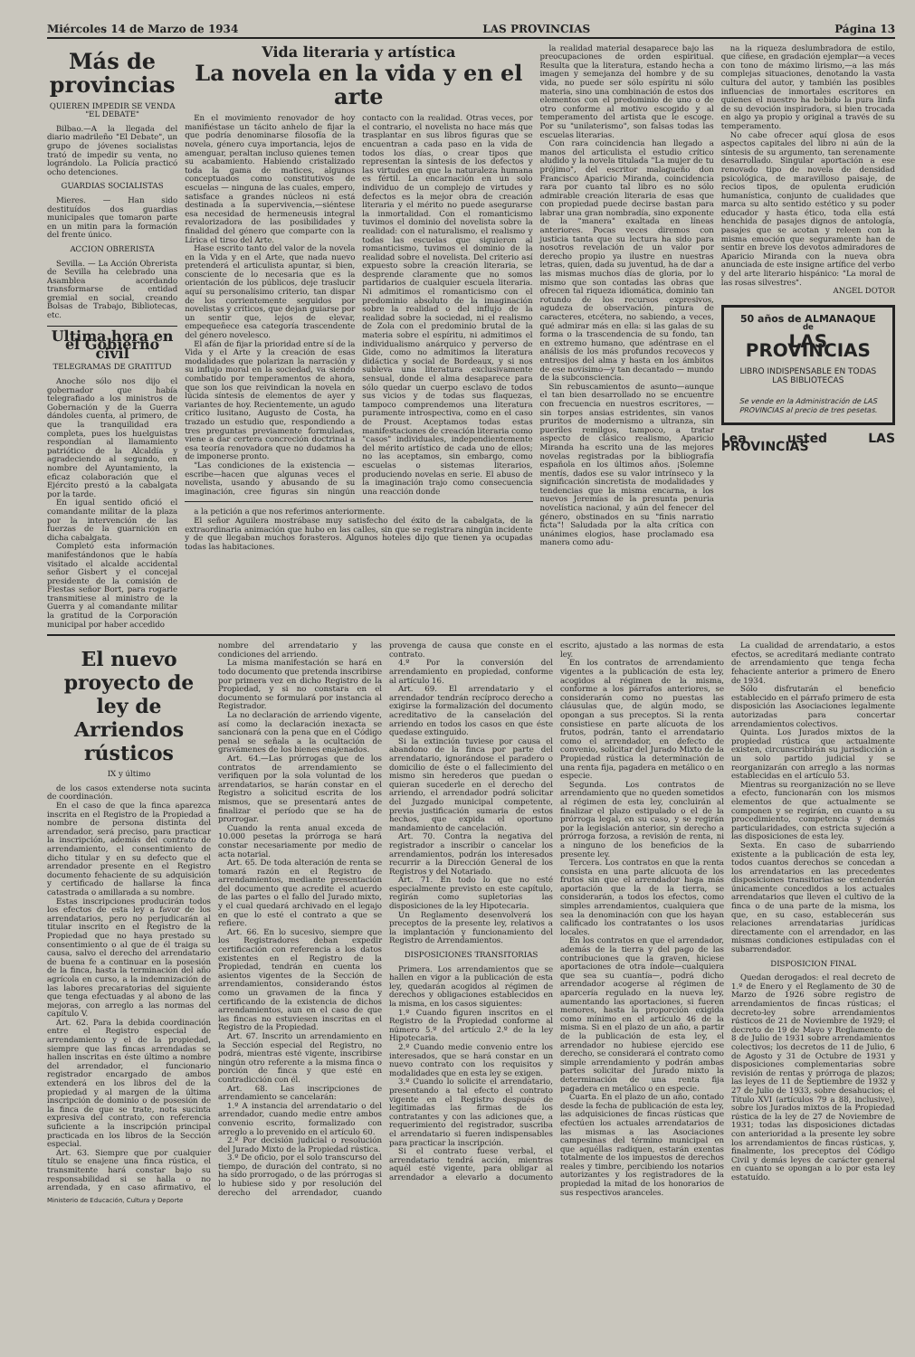Miércoles 14 de Marzo de 1934 LAS PROVINCIAS Página 13
Más de provincias
QUIEREN IMPEDIR SE VENDA "EL DEBATE"
Bilbao.—A la llegada del diario madrileño "El Debate", un grupo de jóvenes socialistas trató de impedir su venta, no lográndolo. La Policía practicó ocho detenciones.
GUARDIAS SOCIALISTAS
Mieres. — Han sido destituídos dos guardias municipales que tomaron parte en un mitin para la formación del frente único.
ACCION OBRERISTA
Sevilla. — La Acción Obrerista de Sevilla ha celebrado una Asamblea acordando transformarse de entidad gremial en social, creando Bolsas de Trabajo, Bibliotecas, etc.
Ultima hora en el Gobierno civil
TELEGRAMAS DE GRATITUD
Anoche sólo nos dijo el gobernador que había telegrafiado a los ministros de Gobernación y de la Guerra dándoles cuenta, al primero, de que la tranquilidad era completa, pues los huelguistas respondían al llamamiento patriótico de la Alcaldía y agradeciendo al segundo, en nombre del Ayuntamiento, la eficaz colaboración que el Ejército prestó a la cabalgata por la tarde.
En igual sentido ofició el comandante militar de la plaza por la intervención de las fuerzas de la guarnición en dicha cabalgata.
Completó esta información manifestándonos que le había visitado el alcalde accidental señor Gisbert y el concejal presidente de la comisión de Fiestas señor Bort, para rogarle transmitiese al ministro de la Guerra y al comandante militar la gratitud de la Corporación municipal por haber accedido
Vida literaria y artística
La novela en la vida y en el arte
En el movimiento renovador de hoy manifiéstase un tácito anhelo de fijar la que podría denominarse filosofía de la novela, género cuya importancia, lejos de amenguar, peraltan incluso quienes temen su acabamiento. Habiendo cristalizado toda la gama de matices, algunos conceptuados como constitutivos de escuelas — ninguna de las cuales, empero, satisface a grandes núcleos ni está destinada a la supervivencia,—siéntese esa necesidad de hermeneusis integral revalorizadora de las posibilidades y finalidad del género que comparte con la Lírica el tirso del Arte.
Hase escrito tanto del valor de la novela en la Vida y en el Arte, que nada nuevo pretenderá el articulista apuntar, si bien, consciente de lo necesaria que es la orientación de los públicos, deje traslucir aquí su personalísimo criterio, tan dispar de los corrientemente seguidos por novelistas y críticos, que dejan guiarse por un sentir que, lejos de elevar, empequeñece esa categoría trascendente del género novelesco.
El afán de fijar la prioridad entre sí de la Vida y el Arte y la creación de esas modalidades que polarizan la narración y su influjo moral en la sociedad, va siendo combatido por temperamentos de ahora, que son los que reivindican la novela en lúcida síntesis de elementos de ayer y variantes de hoy. Recientemente, un agudo crítico lusitano, Augusto de Costa, ha trazado un estudio que, respondiendo a tres preguntas previamente formuladas, viene a dar certera concreción doctrinal a esa teoría renovadora que no dudamos ha de imponerse pronto.
"Las condiciones de la existencia —escribe—hacen que algunas veces el novelista, usando y abusando de su imaginación, cree figuras sin ningún contacto con la realidad. Otras veces, por el contrario, el novelista no hace más que trasplantar en sus libros figuras que se encuentran a cada paso en la vida de todos los días, o crear tipos que representan la síntesis de los defectos y las virtudes en que la naturaleza humana es fértil. La encarnación en un solo individuo de un complejo de virtudes y defectos es la mejor obra de creación literaria y el mérito no puede asegurarse la inmortalidad. Con el romanticismo tuvimos el dominio del novelista sobre la realidad: con el naturalismo, el realismo y todas las escuelas que siguieron al romanticismo, tuvimos el dominio de la realidad sobre el novelista. Del criterio así expuesto sobre la creación literaria, se desprende claramente que no somos partidarios de cualquier escuela literaria. Ni admitimos el romanticismo con el predominio absoluto de la imaginación sobre la realidad o del influjo de la realidad sobre la sociedad, ni el realismo de Zola con el predominio brutal de la materia sobre el espíritu, ni admitimos el individualismo anárquico y perverso de Gide, como no admitimos la literatura didáctica y social de Bordeaux, y si nos subleva una literatura exclusivamente sensual, donde el alma desaparece para sólo quedar un cuerpo esclavo de todos sus vicios y de todas sus flaquezas, tampoco comprendemos una literatura puramente introspectiva, como en el caso de Proust. Aceptamos todas estas manifestaciones de creación literaria como "casos" individuales, independientemente del mérito artístico de cada uno de ellos; no las aceptamos, sin embargo, como escuelas o sistemas literarios, produciendo novelas en serie. El abuso de la imaginación trajo como consecuencia una reacción donde
a la petición a que nos referimos anteriormente.
El señor Aguilera mostrábase muy satisfecho del éxito de la cabalgata, de la extraordinaria animación que hubo en las calles, sin que se registrara ningún incidente y de que llegaban muchos forasteros. Algunos hoteles dijo que tienen ya ocupadas todas las habitaciones.
la realidad material desaparece bajo las preocupaciones de orden espiritual. Resulta que la literatura, estando hecha a imagen y semejanza del hombre y de su vida, no puede ser sólo espíritu ni sólo materia, sino una combinación de estos dos elementos con el predominio de uno o de otro conforme al motivo escogido y al temperamento del artista que le escoge. Por su "unilaterismo", son falsas todas las escuelas literarias.
Con rara coincidencia han llegado a manos del articulista el estudio crítico aludido y la novela titulada "La mujer de tu prójimo", del escritor malagueño don Francisco Aparicio Miranda, coincidencia rara por cuanto tal libro es no sólo admirable creación literaria de esas que con propiedad puede decirse bastan para labrar una gran nombradía, sino exponente de la "manera" exaltada en líneas anteriores. Pocas veces diremos con justicia tanta que su lectura ha sido para nosotros revelación de un valor por derecho propio ya ilustre en nuestras letras, quien, dada su juventud, ha de dar a las mismas muchos días de gloria, por lo mismo que son contadas las obras que ofrecen tal riqueza idiomática, dominio tan rotundo de los recursos expresivos, agudeza de observación, pintura de caracteres, etcétera, no sabiendo, a veces, qué admirar más en ella: si las galas de su forma o la trascendencia de su fondo, tan en extremo humano, que adéntrase en el análisis de los más profundos recovecos y entresijos del alma y hasta en los ámbitos de ese novísimo—y tan decantado — mundo de la subconsciencia.
Sin rebuscamientos de asunto—aunque el tan bien desarrollado no se encuentre con frecuencia en nuestros escritores, — sin torpes ansias estridentes, sin vanos pruritos de modernismo a ultranza, sin pueriles remilgos, tampoco, a tratar aspecto de clásico realismo, Aparicio Miranda ha escrito una de las mejores novelas registradas por la bibliografía española en los últimos años. ¡Solemne mentís, dados ese su valor intrínseco y la significación sincretista de modalidades y tendencias que la misma encarna, a los nuevos Jeremías de la presunta penuria novelística nacional, y aún del fenecer del género, obstinados en su "finis narratio ficta"! Saludada por la alta crítica con unánimes elogios, hase proclamado esa manera como adu-
na la riqueza deslumbradora de estilo, que cíñese, en gradación ejemplar—a veces con tono de máximo lirismo,—a las más complejas situaciones, denotando la vasta cultura del autor, y también las posibles influencias de inmortales escritores en quienes el nuestro ha bebido la pura linfa de su devoción inspiradora, si bien trocada en algo ya propio y original a través de su temperamento.
No cabe ofrecer aquí glosa de esos aspectos capitales del libro ni aún de la síntesis de su argumento, tan serenamente desarrollado. Singular aportación a ese renovado tipo de novela de densidad psicológica, de maravilloso paisaje, de recios tipos, de opulenta erudición humanística, conjunto de cualidades que marca su alto sentido estético y su poder educador y hasta ético, toda ella está henchida de pasajes dignos de antología, pasajes que se acotan y releen con la misma emoción que seguramente han de sentir en breve los devotos admiradores de Aparicio Miranda con la nueva obra anunciada de este insigne artífice del verbo y del arte literario hispánico: "La moral de las rosas silvestres".
ANGEL DOTOR
50 años de ALMANAQUE
de
LAS PROVINCIAS
LIBRO INDISPENSABLE EN TODAS LAS BIBLIOTECAS
Se vende en la Administración de LAS PROVINCIAS al precio de tres pesetas.
Lea usted LAS PROVINCIAS
El nuevo proyecto de ley de Arriendos rústicos
IX y último
de los casos extenderse nota sucinta de coordinación.
En el caso de que la finca aparezca inscrita en el Registro de la Propiedad a nombre de persona distinta del arrendador, será preciso, para practicar la inscripción, además del contrato de arrendamiento, el consentimiento de dicho titular y en su defecto que el arrendador presente en el Registro documento fehaciente de su adquisición y certificado de hallarse la finca catastrada o amillarada a su nombre.
Estas inscripciones producirán todos los efectos de esta ley a favor de los arrendatarios, pero no perjudicarán al titular inscrito en el Registro de la Propiedad que no haya prestado su consentimiento o al que de él traiga su causa, salvo el derecho del arrendatario de buena fe a continuar en la posesión de la finca, hasta la terminación del año agrícola en curso, a la indemnización de las labores precaratorias del siguiente que tenga efectuadas y al abono de las mejoras, con arreglo a las normas del capítulo V.
Art. 62. Para la debida coordinación entre el Registro especial de arrendamiento y el de la propiedad, siempre que las fincas arrendadas se hallen inscritas en éste último a nombre del arrendador, el funcionario registrador encargado de ambos extenderá en los libros del de la propiedad y al margen de la última inscripción de dominio o de posesión de la finca de que se trate, nota sucinta expresiva del contrato, con referencia suficiente a la inscripción principal practicada en los libros de la Sección especial.
Art. 63. Siempre que por cualquier título se enajene una finca rústica, el transmitente hará constar bajo su responsabilidad si se halla o no arrendada, y en caso afirmativo, el nombre del arrendatario y las condiciones del arriendo.
La misma manifestación se hará en todo documento que pretenda inscribirse por primera vez en dicho Registro de la Propiedad, y si no constara en el documento se formulará por instancia al Registrador.
La no declaración de arriendo vigente, así como la declaración inexacta se sancionará con la pena que en el Código penal se señala a la ocultación de gravámenes de los bienes enajenados.
Art. 64.—Las prórrogas que de los contratos de arrendamiento se verifiquen por la sola voluntad de los arrendatarios, se harán constar en el Registro a solicitud escrita de los mismos, que se presentará antes de finalizar el período que se ha de prorrogar.
Cuando la renta anual exceda de 10.000 pesetas la prórroga se hará constar necesariamente por medio de acta notarial.
Art. 65. De toda alteración de renta se tomará razón en el Registro de arrendamientos, mediante presentación del documento que acredite el acuerdo de las partes o el fallo del Jurado mixto, y el cual quedará archivado en el legajo en que lo esté el contrato a que se refiere.
Art. 66. En lo sucesivo, siempre que los Registradores deban expedir certificación con referencia a los datos existentes en el Registro de la Propiedad, tendrán en cuenta los asientos vigentes de la Sección de arrendamientos, considerando éstos como un gravamen de la finca y certificando de la existencia de dichos arrendamientos, aun en el caso de que las fincas no estuviesen inscritas en el Registro de la Propiedad.
Art. 67. Inscrito un arrendamiento en la Sección especial del Registro, no podrá, mientras esté vigente, inscribirse ningún otro referente a la misma finca o porción de finca y que esté en contradicción con él.
Art. 68. Las inscripciones de arrendamiento se cancelarán:
1.º A instancia del arrendatario o del arrendador, cuando medie entre ambos convenio escrito, formalizado con arreglo a lo prevenido en el artículo 60.
2.º Por decisión judicial o resolución del Jurado Mixto de la Propiedad rústica.
3.º De oficio, por el solo transcurso del tiempo, de duración del contrato, si no ha sido prorrogado, o de las prórrogas si lo hubiese sido y por resolución del derecho del arrendador, cuando provenga de causa que conste en el contrato.
4.º Por la conversión del arrendamiento en propiedad, conforme al artículo 16.
Art. 69. El arrendatario y el arrendador tendrán recíproco derecho a exigirse la formalización del documento acreditativo de la canselación del arriendo en todos los casos en que éste quedase extinguido.
Si la extinción tuviese por causa el abandono de la finca por parte del arrendatario, ignorándose el paradero o domicilio de éste o el fallecimiento del mismo sin herederos que puedan o quieran sucederle en el derecho del arriendo, el arrendador podrá solicitar del Juzgado municipal competente, previa justificación sumaria de estos hechos, que expida el oportuno mandamiento de cancelación.
Art. 70. Contra la negativa del registrador a inscribir o cancelar los arrendamientos, podrán los interesados recurrir a la Dirección General de los Registros y del Notariado.
Art. 71. En todo lo que no esté especialmente previsto en este capítulo, regirán como supletorias las disposiciones de la ley Hipotecaria.
Un Reglamento desenvolverá los preceptos de la presente ley, relativos a la implantación y funcionamiento del Registro de Arrendamientos.
DISPOSICIONES TRANSITORIAS
Primera. Los arrendamientos que se hallen en vigor a la publicación de esta ley, quedarán acogidos al régimen de derechos y obligaciones establecidos en la misma, en los casos siguientes:
1.º Cuando figuren inscritos en el Registro de la Propiedad conforme al número 5.º del artículo 2.º de la ley Hipotecaria.
2.º Cuando medie convenio entre los interesados, que se hará constar en un nuevo contrato con los requisitos y modalidades que en esta ley se exigen.
3.º Cuando lo solicite el arrendatario, presentando a tal efecto el contrato vigente en el Registro después de legitimadas las firmas de los contratantes y con las adiciones que, a requerimiento del registrador, suscriba el arrendatario si fueren indispensables para practicar la inscripción.
Si el contrato fuese verbal, el arrendatario tendrá acción, mientras aquél esté vigente, para obligar al arrendador a elevarlo a documento escrito, ajustado a las normas de esta ley.
En los contratos de arrendamiento vigentes a la publicación de esta ley, acogidos al régimen de la misma, conforme a los párrafos anteriores, se considerarán como no puestas las cláusulas que, de algún modo, se opongan a sus preceptos. Si la renta consistiese en parte alícuota de los frutos, podrán, tanto el arrendatario como el arrendador, en defecto de convenio, solicitar del Jurado Mixto de la Propiedad rústica la determinación de una renta fija, pagadera en metálico o en especie.
Segunda. Los contratos de arrendamiento que no queden sometidos al régimen de esta ley, concluirán al finalizar el plazo estipulado o el de la prórroga legal, en su caso, y se regirán por la legislación anterior, sin derecho a prórroga forzosa, a revisión de renta, ni a ninguno de los beneficios de la presente ley.
Tercera. Los contratos en que la renta consista en una parte alícuota de los frutos sin que el arrendador haga más aportación que la de la tierra, se considerarán, a todos los efectos, como simples arrendamientos, cualquiera que sea la denominación con que los hayan calificado los contratantes o los usos locales.
En los contratos en que el arrendador, además de la tierra y del pago de las contribuciones que la graven, hiciese aportaciones de otra índole—cualquiera que sea su cuantía—, podrá dicho arrendador acogerse al régimen de aparcería regulado en la nueva ley, aumentando las aportaciones, si fueren menores, hasta la proporción exigida como mínimo en el artículo 46 de la misma. Si en el plazo de un año, a partir de la publicación de esta ley, el arrendador no hubiese ejercido ese derecho, se considerará el contrato como simple arrendamiento y podrán ambas partes solicitar del Jurado mixto la determinación de una renta fija pagadera en metálico o en especie.
Cuarta. En el plazo de un año, contado desde la fecha de publicación de esta ley, las adquisiciones de fincas rústicas que efectúen los actuales arrendatarios de las mismas a las Asociaciones campesinas del término municipal en que aquéllas radiquen, estarán exentas totalmente de los impuestos de derechos reales y timbre, percibiendo los notarios autorizantes y los registradores de la propiedad la mitad de los honorarios de sus respectivos aranceles.
La cualidad de arrendatario, a estos efectos, se acreditará mediante contrato de arrendamiento que tenga fecha fehaciente anterior a primero de Enero de 1934.
Sólo disfrutarán el beneficio establecido en el párrafo primero de esta disposición las Asociaciones legalmente autorizadas para concertar arrendamientos colectivos.
Quinta. Los Jurados mixtos de la propiedad rústica que actualmente existen, circunscribirán su jurisdicción a un solo partido judicial y se reorganizarán con arreglo a las normas establecidas en el artículo 53.
Mientras su reorganización no se lleve a efecto, funcionarán con los mismos elementos de que actualmente se componen y se regirán, en cuanto a su procedimiento, competencia y demás particularidades, con estricta sujeción a las disposiciones de esta ley.
Sexta. En caso de subarriendo existente a la publicación de esta ley, todos cuantos derechos se concedan a los arrendatarios en las precedentes disposiciones transitorias se entenderán únicamente concedidos a los actuales arrendatarios que lleven el cultivo de la finca o de una parte de la misma, los que, en su caso, establecerán sus relaciones arrendatarias jurídicas directamente con el arrendador, en las mismas condiciones estipuladas con el subarrendador.
DISPOSICION FINAL
Quedan derogados: el real decreto de 1.º de Enero y el Reglamento de 30 de Marzo de 1926 sobre registro de arrendamientos de fincas rústicas; el decreto-ley sobre arrendamientos rústicos de 21 de Noviembre de 1929; el decreto de 19 de Mayo y Reglamento de 8 de Julio de 1931 sobre arrendamientos colectivos; los decretos de 11 de Julio, 6 de Agosto y 31 de Octubre de 1931 y disposiciones complementarias sobre revisión de rentas y prórroga de plazos; las leyes de 11 de Septiembre de 1932 y 27 de Julio de 1933, sobre desahucios; el Título XVI (artículos 79 a 88, inclusive), sobre los Jurados mixtos de la Propiedad rústica de la ley de 27 de Noviembre de 1931; todas las disposiciones dictadas con anterioridad a la presente ley sobre los arrendamientos de fincas rústicas, y, finalmente, los preceptos del Código Civil y demás leyes de carácter general en cuanto se opongan a lo por esta ley estatuído.
Ministerio de Educación, Cultura y Deporte